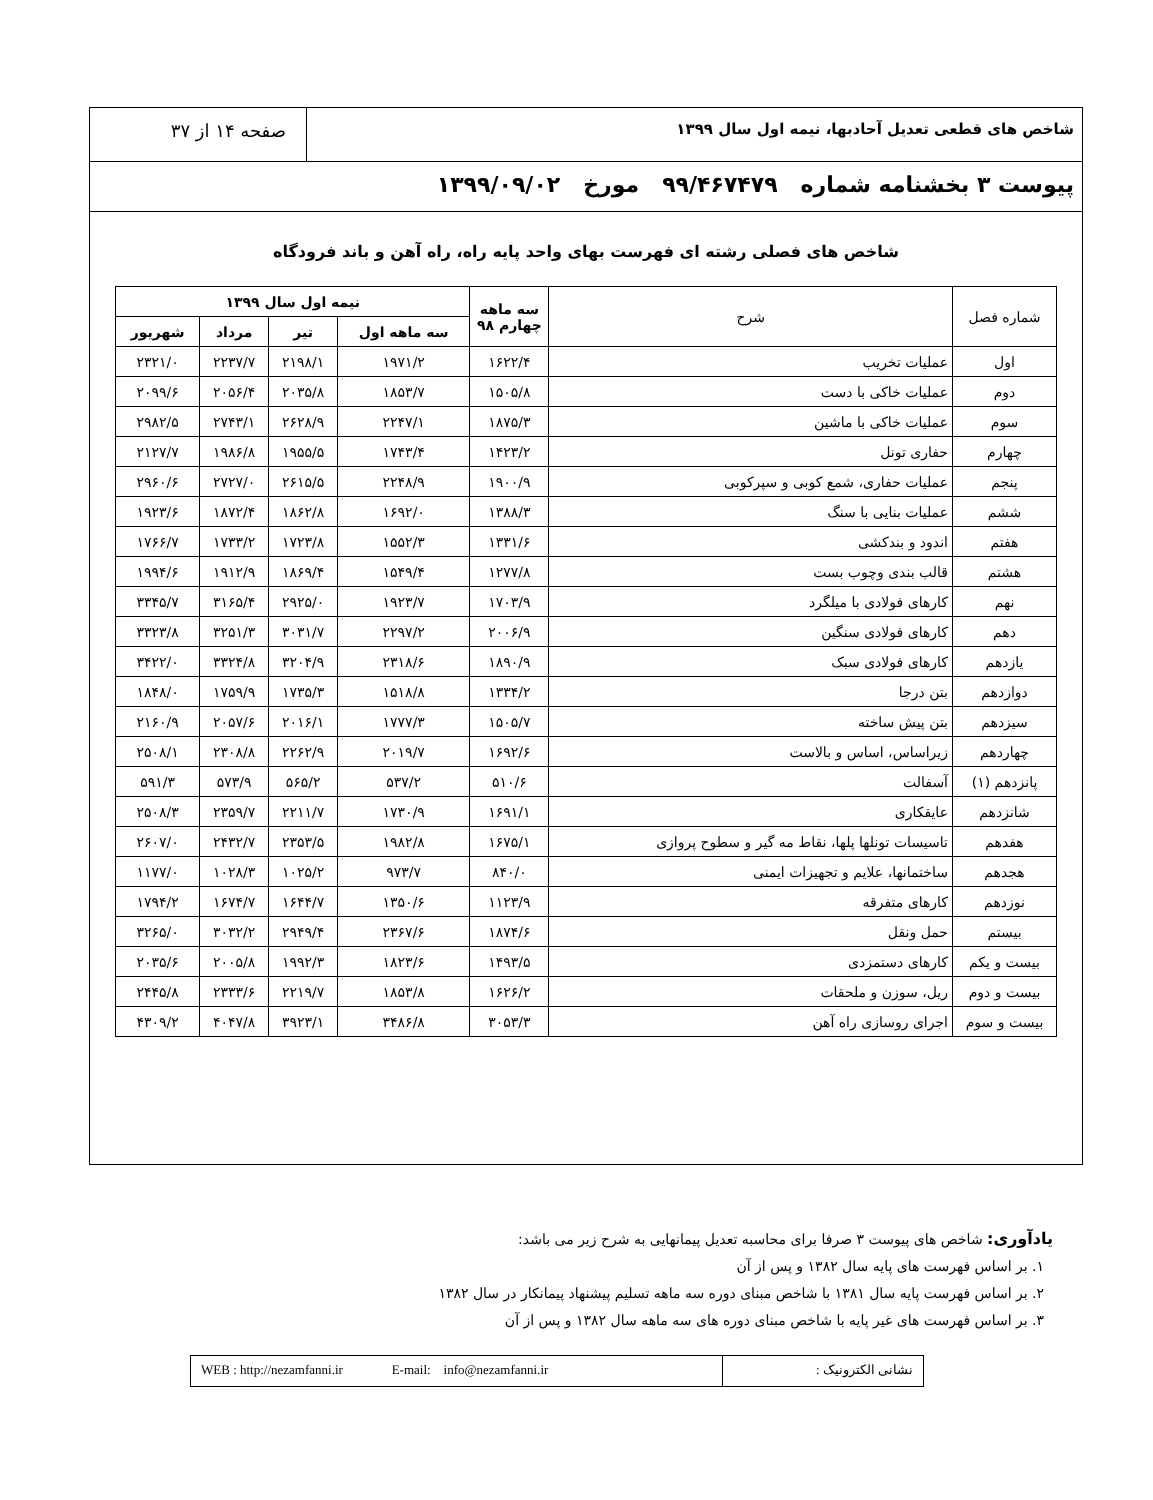شاخص های قطعی تعدیل آحادبها، نیمه اول سال ۱۳۹۹
صفحه ۱۴ از ۳۷
پیوست ۳ بخشنامه شماره ۹۹/۴۶۷۴۷۹ مورخ ۱۳۹۹/۰۹/۰۲
شاخص های فصلی رشته ای فهرست بهای واحد پایه راه، راه آهن و باند فرودگاه
| شماره فصل | شرح | سه ماهه چهارم ۹۸ | نیمه اول سال ۱۳۹۹ | | | |
| --- | --- | --- | --- | --- | --- | --- |
| | | | سه ماهه اول | تیر | مرداد | شهریور |
| اول | عملیات تخریب | ۱۶۲۲/۴ | ۱۹۷۱/۲ | ۲۱۹۸/۱ | ۲۲۳۷/۷ | ۲۳۲۱/۰ |
| دوم | عملیات خاکی با دست | ۱۵۰۵/۸ | ۱۸۵۳/۷ | ۲۰۳۵/۸ | ۲۰۵۶/۴ | ۲۰۹۹/۶ |
| سوم | عملیات خاکی با ماشین | ۱۸۷۵/۳ | ۲۲۴۷/۱ | ۲۶۲۸/۹ | ۲۷۴۳/۱ | ۲۹۸۲/۵ |
| چهارم | حفاری تونل | ۱۴۲۳/۲ | ۱۷۴۳/۴ | ۱۹۵۵/۵ | ۱۹۸۶/۸ | ۲۱۲۷/۷ |
| پنجم | عملیات حفاری، شمع کوبی و سپرکوبی | ۱۹۰۰/۹ | ۲۲۴۸/۹ | ۲۶۱۵/۵ | ۲۷۲۷/۰ | ۲۹۶۰/۶ |
| ششم | عملیات بنایی با سنگ | ۱۳۸۸/۳ | ۱۶۹۲/۰ | ۱۸۶۲/۸ | ۱۸۷۲/۴ | ۱۹۲۳/۶ |
| هفتم | اندود و بندکشی | ۱۳۳۱/۶ | ۱۵۵۲/۳ | ۱۷۲۳/۸ | ۱۷۳۳/۲ | ۱۷۶۶/۷ |
| هشتم | قالب بندی وچوب بست | ۱۲۷۷/۸ | ۱۵۴۹/۴ | ۱۸۶۹/۴ | ۱۹۱۲/۹ | ۱۹۹۴/۶ |
| نهم | کارهای فولادی با میلگرد | ۱۷۰۳/۹ | ۱۹۲۳/۷ | ۲۹۲۵/۰ | ۳۱۶۵/۴ | ۳۳۴۵/۷ |
| دهم | کارهای فولادی سنگین | ۲۰۰۶/۹ | ۲۲۹۷/۲ | ۳۰۳۱/۷ | ۳۲۵۱/۳ | ۳۳۲۳/۸ |
| یازدهم | کارهای فولادی سبک | ۱۸۹۰/۹ | ۲۳۱۸/۶ | ۳۲۰۴/۹ | ۳۳۲۴/۸ | ۳۴۲۲/۰ |
| دوازدهم | بتن درجا | ۱۳۳۴/۲ | ۱۵۱۸/۸ | ۱۷۳۵/۳ | ۱۷۵۹/۹ | ۱۸۴۸/۰ |
| سیزدهم | بتن پیش ساخته | ۱۵۰۵/۷ | ۱۷۷۷/۳ | ۲۰۱۶/۱ | ۲۰۵۷/۶ | ۲۱۶۰/۹ |
| چهاردهم | زیراساس، اساس و بالاست | ۱۶۹۲/۶ | ۲۰۱۹/۷ | ۲۲۶۲/۹ | ۲۳۰۸/۸ | ۲۵۰۸/۱ |
| پانزدهم (۱) | آسفالت | ۵۱۰/۶ | ۵۳۷/۲ | ۵۶۵/۲ | ۵۷۳/۹ | ۵۹۱/۳ |
| شانزدهم | عایقکاری | ۱۶۹۱/۱ | ۱۷۳۰/۹ | ۲۲۱۱/۷ | ۲۳۵۹/۷ | ۲۵۰۸/۳ |
| هفدهم | تاسیسات تونلها پلها، نقاط مه گیر و سطوح پروازی | ۱۶۷۵/۱ | ۱۹۸۲/۸ | ۲۳۵۳/۵ | ۲۴۳۲/۷ | ۲۶۰۷/۰ |
| هجدهم | ساختمانها، علایم و تجهیزات ایمنی | ۸۴۰/۰ | ۹۷۳/۷ | ۱۰۲۵/۲ | ۱۰۲۸/۳ | ۱۱۷۷/۰ |
| نوزدهم | کارهای متفرقه | ۱۱۲۳/۹ | ۱۳۵۰/۶ | ۱۶۴۴/۷ | ۱۶۷۴/۷ | ۱۷۹۴/۲ |
| بیستم | حمل ونقل | ۱۸۷۴/۶ | ۲۳۶۷/۶ | ۲۹۴۹/۴ | ۳۰۳۲/۲ | ۳۲۶۵/۰ |
| بیست و یکم | کارهای دستمزدی | ۱۴۹۳/۵ | ۱۸۲۳/۶ | ۱۹۹۲/۳ | ۲۰۰۵/۸ | ۲۰۳۵/۶ |
| بیست و دوم | ریل، سوزن و ملحقات | ۱۶۲۶/۲ | ۱۸۵۳/۸ | ۲۲۱۹/۷ | ۲۳۳۳/۶ | ۲۴۴۵/۸ |
| بیست و سوم | اجرای روسازی راه آهن | ۳۰۵۳/۳ | ۳۴۸۶/۸ | ۳۹۲۳/۱ | ۴۰۴۷/۸ | ۴۳۰۹/۲ |
یادآوری: شاخص های پیوست ۳ صرفا برای محاسبه تعدیل پیمانهایی به شرح زیر می باشد:
۱. بر اساس فهرست های پایه سال ۱۳۸۲ و پس از آن
۲. بر اساس فهرست پایه سال ۱۳۸۱ با شاخص مبنای دوره سه ماهه تسلیم پیشنهاد پیمانکار در سال ۱۳۸۲
۳. بر اساس فهرست های غیر پایه با شاخص مبنای دوره های سه ماهه سال ۱۳۸۲ و پس از آن
نشانی الکترونیک : WEB : http://nezamfanni.ir E-mail: info@nezamfanni.ir